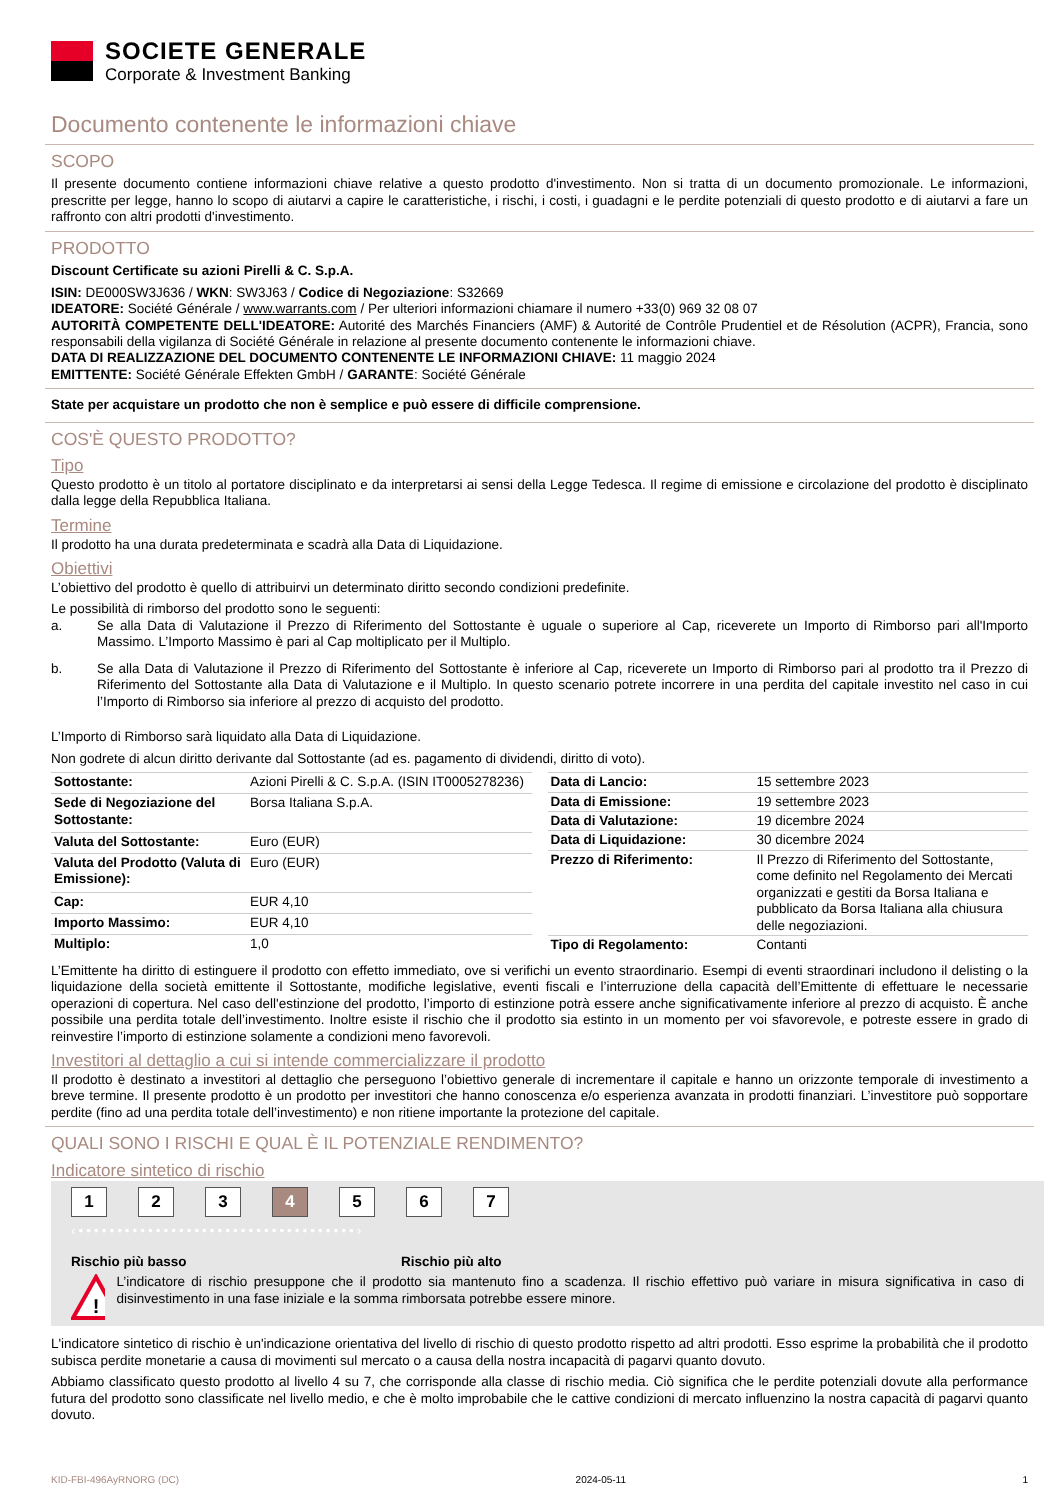SOCIETE GENERALE
Corporate & Investment Banking
Documento contenente le informazioni chiave
SCOPO
Il presente documento contiene informazioni chiave relative a questo prodotto d'investimento. Non si tratta di un documento promozionale. Le informazioni, prescritte per legge, hanno lo scopo di aiutarvi a capire le caratteristiche, i rischi, i costi, i guadagni e le perdite potenziali di questo prodotto e di aiutarvi a fare un raffronto con altri prodotti d'investimento.
PRODOTTO
Discount Certificate su azioni Pirelli & C. S.p.A.
ISIN: DE000SW3J636 / WKN: SW3J63 / Codice di Negoziazione: S32669
IDEATORE: Société Générale / www.warrants.com / Per ulteriori informazioni chiamare il numero +33(0) 969 32 08 07
AUTORITÀ COMPETENTE DELL'IDEATORE: Autorité des Marchés Financiers (AMF) & Autorité de Contrôle Prudentiel et de Résolution (ACPR), Francia, sono responsabili della vigilanza di Société Générale in relazione al presente documento contenente le informazioni chiave.
DATA DI REALIZZAZIONE DEL DOCUMENTO CONTENENTE LE INFORMAZIONI CHIAVE: 11 maggio 2024
EMITTENTE: Société Générale Effekten GmbH / GARANTE: Société Générale
State per acquistare un prodotto che non è semplice e può essere di difficile comprensione.
COS'È QUESTO PRODOTTO?
Tipo
Questo prodotto è un titolo al portatore disciplinato e da interpretarsi ai sensi della Legge Tedesca. Il regime di emissione e circolazione del prodotto è disciplinato dalla legge della Repubblica Italiana.
Termine
Il prodotto ha una durata predeterminata e scadrà alla Data di Liquidazione.
Obiettivi
L’obiettivo del prodotto è quello di attribuirvi un determinato diritto secondo condizioni predefinite.
Le possibilità di rimborso del prodotto sono le seguenti:
a. Se alla Data di Valutazione il Prezzo di Riferimento del Sottostante è uguale o superiore al Cap, riceverete un Importo di Rimborso pari all'Importo Massimo. L’Importo Massimo è pari al Cap moltiplicato per il Multiplo.
b. Se alla Data di Valutazione il Prezzo di Riferimento del Sottostante è inferiore al Cap, riceverete un Importo di Rimborso pari al prodotto tra il Prezzo di Riferimento del Sottostante alla Data di Valutazione e il Multiplo. In questo scenario potrete incorrere in una perdita del capitale investito nel caso in cui l’Importo di Rimborso sia inferiore al prezzo di acquisto del prodotto.
L’Importo di Rimborso sarà liquidato alla Data di Liquidazione.
Non godrete di alcun diritto derivante dal Sottostante (ad es. pagamento di dividendi, diritto di voto).
| Sottostante: | Azioni Pirelli & C. S.p.A. (ISIN IT0005278236) |
| Sede di Negoziazione del Sottostante: | Borsa Italiana S.p.A. |
| Valuta del Sottostante: | Euro (EUR) |
| Valuta del Prodotto (Valuta di Emissione): | Euro (EUR) |
| Cap: | EUR 4,10 |
| Importo Massimo: | EUR 4,10 |
| Multiplo: | 1,0 |
| Data di Lancio: | 15 settembre 2023 |
| Data di Emissione: | 19 settembre 2023 |
| Data di Valutazione: | 19 dicembre 2024 |
| Data di Liquidazione: | 30 dicembre 2024 |
| Prezzo di Riferimento: | Il Prezzo di Riferimento del Sottostante, come definito nel Regolamento dei Mercati organizzati e gestiti da Borsa Italiana e pubblicato da Borsa Italiana alla chiusura delle negoziazioni. |
| Tipo di Regolamento: | Contanti |
L’Emittente ha diritto di estinguere il prodotto con effetto immediato, ove si verifichi un evento straordinario. Esempi di eventi straordinari includono il delisting o la liquidazione della società emittente il Sottostante, modifiche legislative, eventi fiscali e l’interruzione della capacità dell’Emittente di effettuare le necessarie operazioni di copertura. Nel caso dell'estinzione del prodotto, l’importo di estinzione potrà essere anche significativamente inferiore al prezzo di acquisto. È anche possibile una perdita totale dell’investimento. Inoltre esiste il rischio che il prodotto sia estinto in un momento per voi sfavorevole, e potreste essere in grado di reinvestire l’importo di estinzione solamente a condizioni meno favorevoli.
Investitori al dettaglio a cui si intende commercializzare il prodotto
Il prodotto è destinato a investitori al dettaglio che perseguono l’obiettivo generale di incrementare il capitale e hanno un orizzonte temporale di investimento a breve termine. Il presente prodotto è un prodotto per investitori che hanno conoscenza e/o esperienza avanzata in prodotti finanziari. L’investitore può sopportare perdite (fino ad una perdita totale dell’investimento) e non ritiene importante la protezione del capitale.
QUALI SONO I RISCHI E QUAL È IL POTENZIALE RENDIMENTO?
Indicatore sintetico di rischio
1 2 3 4 5 6 7
‹••••••••••••••••••••••••••••••••••••›
Rischio più basso Rischio più alto
!
L’indicatore di rischio presuppone che il prodotto sia mantenuto fino a scadenza. Il rischio effettivo può variare in misura significativa in caso di disinvestimento in una fase iniziale e la somma rimborsata potrebbe essere minore.
L'indicatore sintetico di rischio è un'indicazione orientativa del livello di rischio di questo prodotto rispetto ad altri prodotti. Esso esprime la probabilità che il prodotto subisca perdite monetarie a causa di movimenti sul mercato o a causa della nostra incapacità di pagarvi quanto dovuto.
Abbiamo classificato questo prodotto al livello 4 su 7, che corrisponde alla classe di rischio media. Ciò significa che le perdite potenziali dovute alla performance futura del prodotto sono classificate nel livello medio, e che è molto improbabile che le cattive condizioni di mercato influenzino la nostra capacità di pagarvi quanto dovuto.
KID-FBI-496AyRNORG (DC) 2024-05-11 1